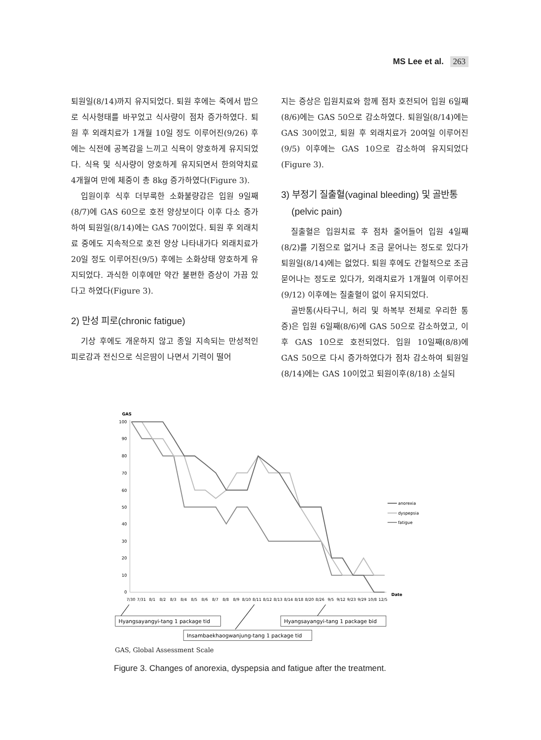MS Lee et al. 263
퇴원일(8/14)까지 유지되었다. 퇴원 후에는 죽에서 밥으로 식사형태를 바꾸었고 식사량이 점차 증가하였다. 퇴원 후 외래치료가 1개월 10일 정도 이루어진(9/26) 후에는 식전에 공복감을 느끼고 식욕이 양호하게 유지되었다. 식욕 및 식사량이 양호하게 유지되면서 한의약치료 4개월여 만에 체중이 총 8kg 증가하였다(Figure 3).
입원이후 식후 더부룩한 소화불량감은 입원 9일째(8/7)에 GAS 60으로 호전 양상보이다 이후 다소 증가하여 퇴원일(8/14)에는 GAS 70이었다. 퇴원 후 외래치료 중에도 지속적으로 호전 양상 나타내가다 외래치료가 20일 정도 이루어진(9/5) 후에는 소화상태 양호하게 유지되었다. 과식한 이후에만 약간 불편한 증상이 가끔 있다고 하였다(Figure 3).
2) 만성 피로(chronic fatigue)
기상 후에도 개운하지 않고 종일 지속되는 만성적인 피로감과 전신으로 식은땀이 나면서 기력이 떨어
지는 증상은 입원치료와 함께 점차 호전되어 입원 6일째(8/6)에는 GAS 50으로 감소하였다. 퇴원일(8/14)에는 GAS 30이었고, 퇴원 후 외래치료가 20여일 이루어진(9/5) 이후에는 GAS 10으로 감소하여 유지되었다(Figure 3).
3) 부정기 질출혈(vaginal bleeding) 및 골반통
(pelvic pain)
질출혈은 입원치료 후 점차 줄어들어 입원 4일째(8/2)를 기점으로 없거나 조금 묻어나는 정도로 있다가 퇴원일(8/14)에는 없었다. 퇴원 후에도 간헐적으로 조금 묻어나는 정도로 있다가, 외래치료가 1개월여 이루어진(9/12) 이후에는 질출혈이 없이 유지되었다.
골반통(사타구니, 허리 및 하복부 전체로 우리한 통증)은 입원 6일째(8/6)에 GAS 50으로 감소하였고, 이후 GAS 10으로 호전되었다. 입원 10일째(8/8)에 GAS 50으로 다시 증가하였다가 점차 감소하여 퇴원일(8/14)에는 GAS 10이었고 퇴원이후(8/18) 소실되
GAS
100
90
80
70
60
50
40
30
20
10
0
7/30
7/31
8/1
8/2
8/3
8/4
8/5
8/6
8/7
8/8
8/9
8/10
8/11
8/12
8/13
8/14
8/18
8/20
8/26
9/5
9/12
9/23
9/29
10/8
12/5
Date
anorexia
dyspepsia
fatigue
Hyangsayangyi-tang 1 package tid
Hyangsayangyi-tang 1 package bid
Insambaekhaogwanjung-tang 1 package tid
GAS, Global Assessment Scale
Figure 3. Changes of anorexia, dyspepsia and fatigue after the treatment.